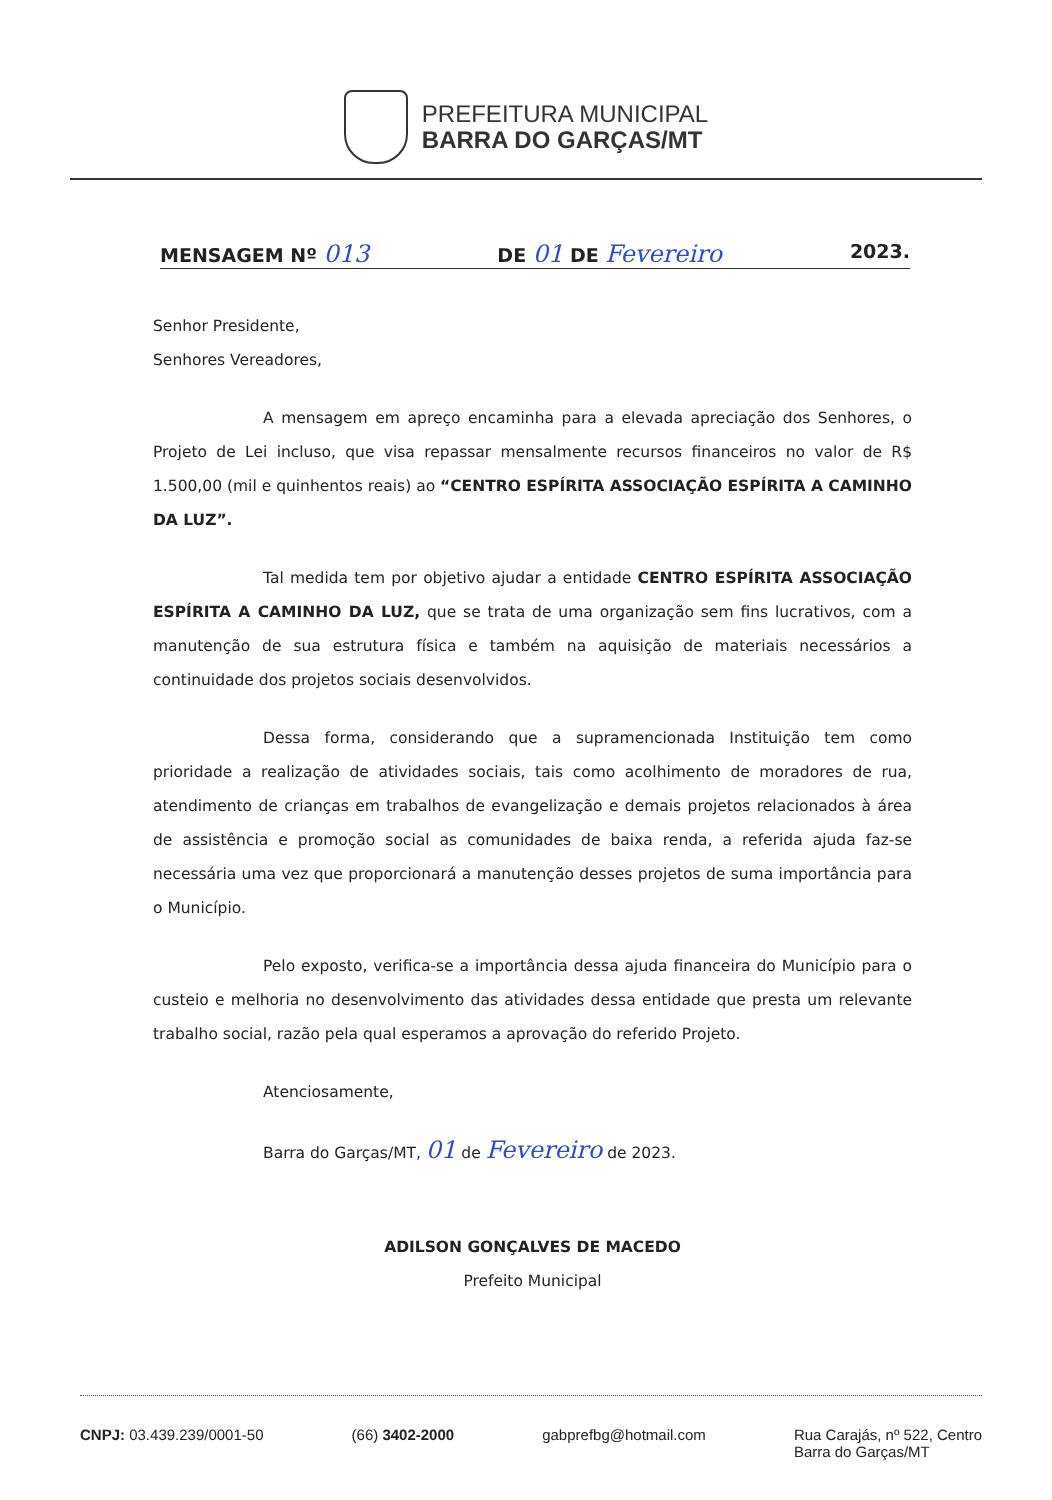PREFEITURA MUNICIPAL
BARRA DO GARÇAS/MT
MENSAGEM Nº 013 DE 01 DE Fevereiro 2023.
Senhor Presidente,
Senhores Vereadores,
A mensagem em apreço encaminha para a elevada apreciação dos Senhores, o Projeto de Lei incluso, que visa repassar mensalmente recursos financeiros no valor de R$ 1.500,00 (mil e quinhentos reais) ao “CENTRO ESPÍRITA ASSOCIAÇÃO ESPÍRITA A CAMINHO DA LUZ”.
Tal medida tem por objetivo ajudar a entidade CENTRO ESPÍRITA ASSOCIAÇÃO ESPÍRITA A CAMINHO DA LUZ, que se trata de uma organização sem fins lucrativos, com a manutenção de sua estrutura física e também na aquisição de materiais necessários a continuidade dos projetos sociais desenvolvidos.
Dessa forma, considerando que a supramencionada Instituição tem como prioridade a realização de atividades sociais, tais como acolhimento de moradores de rua, atendimento de crianças em trabalhos de evangelização e demais projetos relacionados à área de assistência e promoção social as comunidades de baixa renda, a referida ajuda faz-se necessária uma vez que proporcionará a manutenção desses projetos de suma importância para o Município.
Pelo exposto, verifica-se a importância dessa ajuda financeira do Município para o custeio e melhoria no desenvolvimento das atividades dessa entidade que presta um relevante trabalho social, razão pela qual esperamos a aprovação do referido Projeto.
Atenciosamente,
Barra do Garças/MT, 01 de Fevereiro de 2023.
ADILSON GONÇALVES DE MACEDO
Prefeito Municipal
CNPJ: 03.439.239/0001-50 (66) 3402-2000 gabprefbg@hotmail.com Rua Carajás, nº 522, Centro
Barra do Garças/MT